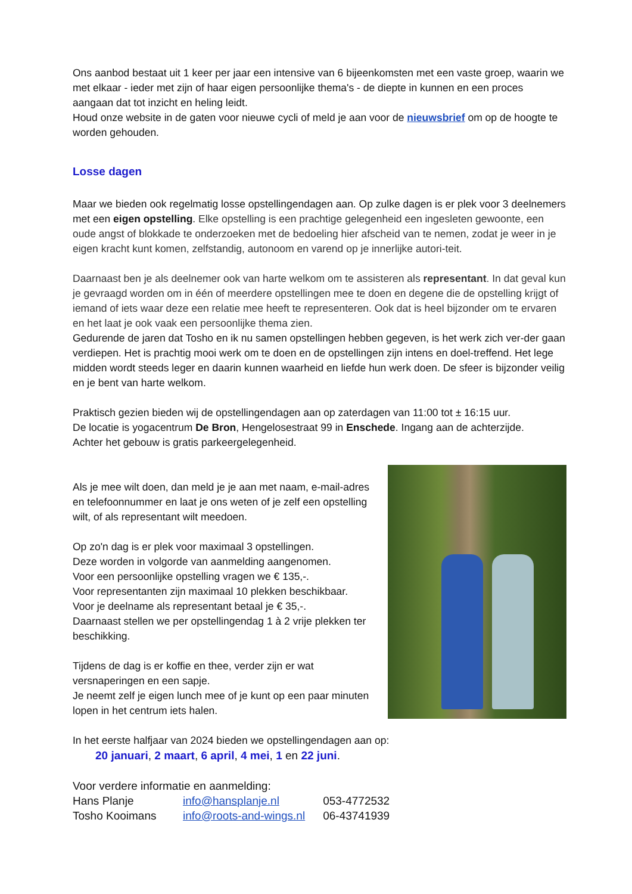Ons aanbod bestaat uit 1 keer per jaar een intensive van 6 bijeenkomsten met een vaste groep, waarin we met elkaar - ieder met zijn of haar eigen persoonlijke thema's - de diepte in kunnen en een proces aangaan dat tot inzicht en heling leidt.
Houd onze website in de gaten voor nieuwe cycli of meld je aan voor de nieuwsbrief om op de hoogte te worden gehouden.
Losse dagen
Maar we bieden ook regelmatig losse opstellingendagen aan. Op zulke dagen is er plek voor 3 deelnemers met een eigen opstelling. Elke opstelling is een prachtige gelegenheid een ingesleten gewoonte, een oude angst of blokkade te onderzoeken met de bedoeling hier afscheid van te nemen, zodat je weer in je eigen kracht kunt komen, zelfstandig, autonoom en varend op je innerlijke autori-teit.
Daarnaast ben je als deelnemer ook van harte welkom om te assisteren als representant. In dat geval kun je gevraagd worden om in één of meerdere opstellingen mee te doen en degene die de opstelling krijgt of iemand of iets waar deze een relatie mee heeft te representeren. Ook dat is heel bijzonder om te ervaren en het laat je ook vaak een persoonlijke thema zien.
Gedurende de jaren dat Tosho en ik nu samen opstellingen hebben gegeven, is het werk zich ver-der gaan verdiepen. Het is prachtig mooi werk om te doen en de opstellingen zijn intens en doel-treffend. Het lege midden wordt steeds leger en daarin kunnen waarheid en liefde hun werk doen. De sfeer is bijzonder veilig en je bent van harte welkom.
Praktisch gezien bieden wij de opstellingendagen aan op zaterdagen van 11:00 tot ± 16:15 uur.
De locatie is yogacentrum De Bron, Hengelosestraat 99 in Enschede. Ingang aan de achterzijde.
Achter het gebouw is gratis parkeergelegenheid.
Als je mee wilt doen, dan meld je je aan met naam, e-mail-adres en telefoonnummer en laat je ons weten of je zelf een opstelling wilt, of als representant wilt meedoen.
Op zo'n dag is er plek voor maximaal 3 opstellingen.
Deze worden in volgorde van aanmelding aangenomen.
Voor een persoonlijke opstelling vragen we € 135,-.
Voor representanten zijn maximaal 10 plekken beschikbaar.
Voor je deelname als representant betaal je € 35,-.
Daarnaast stellen we per opstellingendag 1 à 2 vrije plekken ter beschikking.
Tijdens de dag is er koffie en thee, verder zijn er wat versnaperingen en een sapje.
Je neemt zelf je eigen lunch mee of je kunt op een paar minuten lopen in het centrum iets halen.
In het eerste halfjaar van 2024 bieden we opstellingendagen aan op:
20 januari, 2 maart, 6 april, 4 mei, 1 en 22 juni.
Voor verdere informatie en aanmelding:
| Hans Planje | info@hansplanje.nl | 053-4772532 |
| Tosho Kooimans | info@roots-and-wings.nl | 06-43741939 |